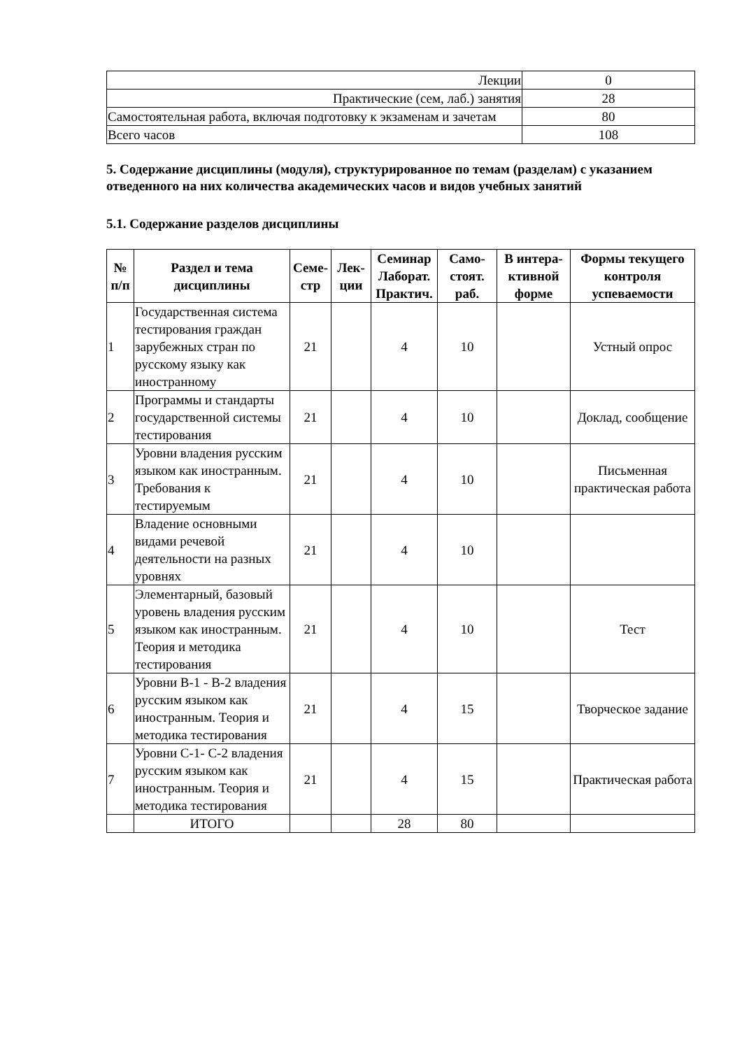| Лекции | 0 |
| Практические (сем, лаб.) занятия | 28 |
| Самостоятельная работа, включая подготовку к экзаменам и зачетам | 80 |
| Всего часов | 108 |
5. Содержание дисциплины (модуля), структурированное по темам (разделам) с указанием отведенного на них количества академических часов и видов учебных занятий
5.1. Содержание разделов дисциплины
| № п/п | Раздел и тема дисциплины | Семе-стр | Лек-ции | Семинар Лаборат. Практич. | Само-стоят. раб. | В интера-ктивной форме | Формы текущего контроля успеваемости |
| --- | --- | --- | --- | --- | --- | --- | --- |
| 1 | Государственная система тестирования граждан зарубежных стран по русскому языку как иностранному | 21 | | 4 | 10 | | Устный опрос |
| 2 | Программы и стандарты государственной системы тестирования | 21 | | 4 | 10 | | Доклад, сообщение |
| 3 | Уровни владения русским языком как иностранным. Требования к тестируемым | 21 | | 4 | 10 | | Письменная практическая работа |
| 4 | Владение основными видами речевой деятельности на разных уровнях | 21 | | 4 | 10 | | |
| 5 | Элементарный, базовый уровень владения русским языком как иностранным. Теория и методика тестирования | 21 | | 4 | 10 | | Тест |
| 6 | Уровни В-1 - В-2 владения русским языком как иностранным. Теория и методика тестирования | 21 | | 4 | 15 | | Творческое задание |
| 7 | Уровни С-1- С-2 владения русским языком как иностранным. Теория и методика тестирования | 21 | | 4 | 15 | | Практическая работа |
| | ИТОГО | | | 28 | 80 | | |